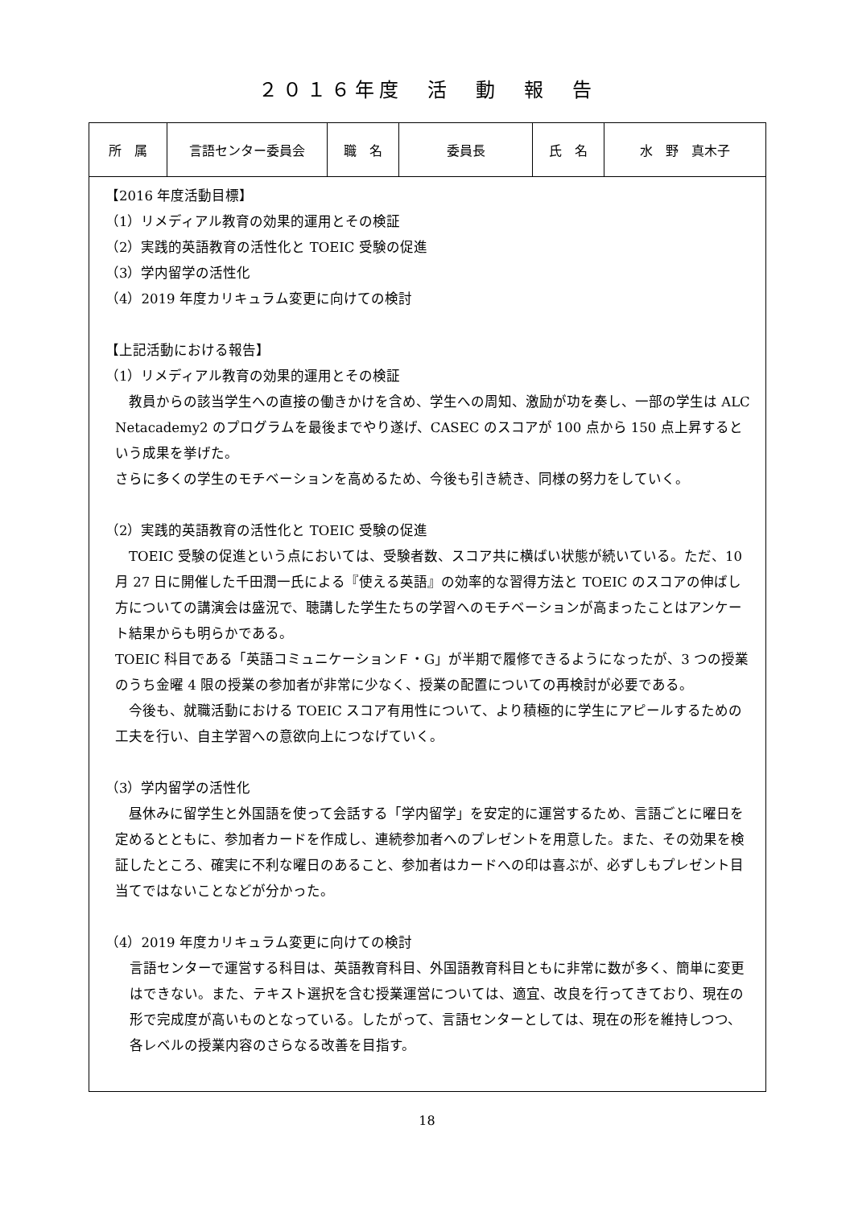２０１６年度　活　動　報　告
| 所 属 | 言語センター委員会 | 職 名 | 委員長 | 氏 名 | 水 野 真木子 |
| 【2016 年度活動目標】 （1）リメディアル教育の効果的運用とその検証 （2）実践的英語教育の活性化と TOEIC 受験の促進 （3）学内留学の活性化 （4）2019 年度カリキュラム変更に向けての検討 【上記活動における報告】 （1）リメディアル教育の効果的運用とその検証 教員からの該当学生への直接の働きかけを含め、学生への周知、激励が功を奏し、一部の学生は ALC Netacademy2 のプログラムを最後までやり遂げ、CASEC のスコアが 100 点から 150 点上昇するという成果を挙げた。 さらに多くの学生のモチベーションを高めるため、今後も引き続き、同様の努力をしていく。 （2）実践的英語教育の活性化と TOEIC 受験の促進 TOEIC 受験の促進という点においては、受験者数、スコア共に横ばい状態が続いている。ただ、10 月 27 日に開催した千田潤一氏による『使える英語』の効率的な習得方法と TOEIC のスコアの伸ばし方についての講演会は盛況で、聴講した学生たちの学習へのモチベーションが高まったことはアンケート結果からも明らかである。 TOEIC 科目である「英語コミュニケーションＦ・G」が半期で履修できるようになったが、3 つの授業のうち金曜 4 限の授業の参加者が非常に少なく、授業の配置についての再検討が必要である。 今後も、就職活動における TOEIC スコア有用性について、より積極的に学生にアピールするための工夫を行い、自主学習への意欲向上につなげていく。 （3）学内留学の活性化 昼休みに留学生と外国語を使って会話する「学内留学」を安定的に運営するため、言語ごとに曜日を定めるとともに、参加者カードを作成し、連続参加者へのプレゼントを用意した。また、その効果を検証したところ、確実に不利な曜日のあること、参加者はカードへの印は喜ぶが、必ずしもプレゼント目当てではないことなどが分かった。 （4）2019 年度カリキュラム変更に向けての検討 言語センターで運営する科目は、英語教育科目、外国語教育科目ともに非常に数が多く、簡単に変更はできない。また、テキスト選択を含む授業運営については、適宜、改良を行ってきており、現在の形で完成度が高いものとなっている。したがって、言語センターとしては、現在の形を維持しつつ、各レベルの授業内容のさらなる改善を目指す。 | | | | | |
18